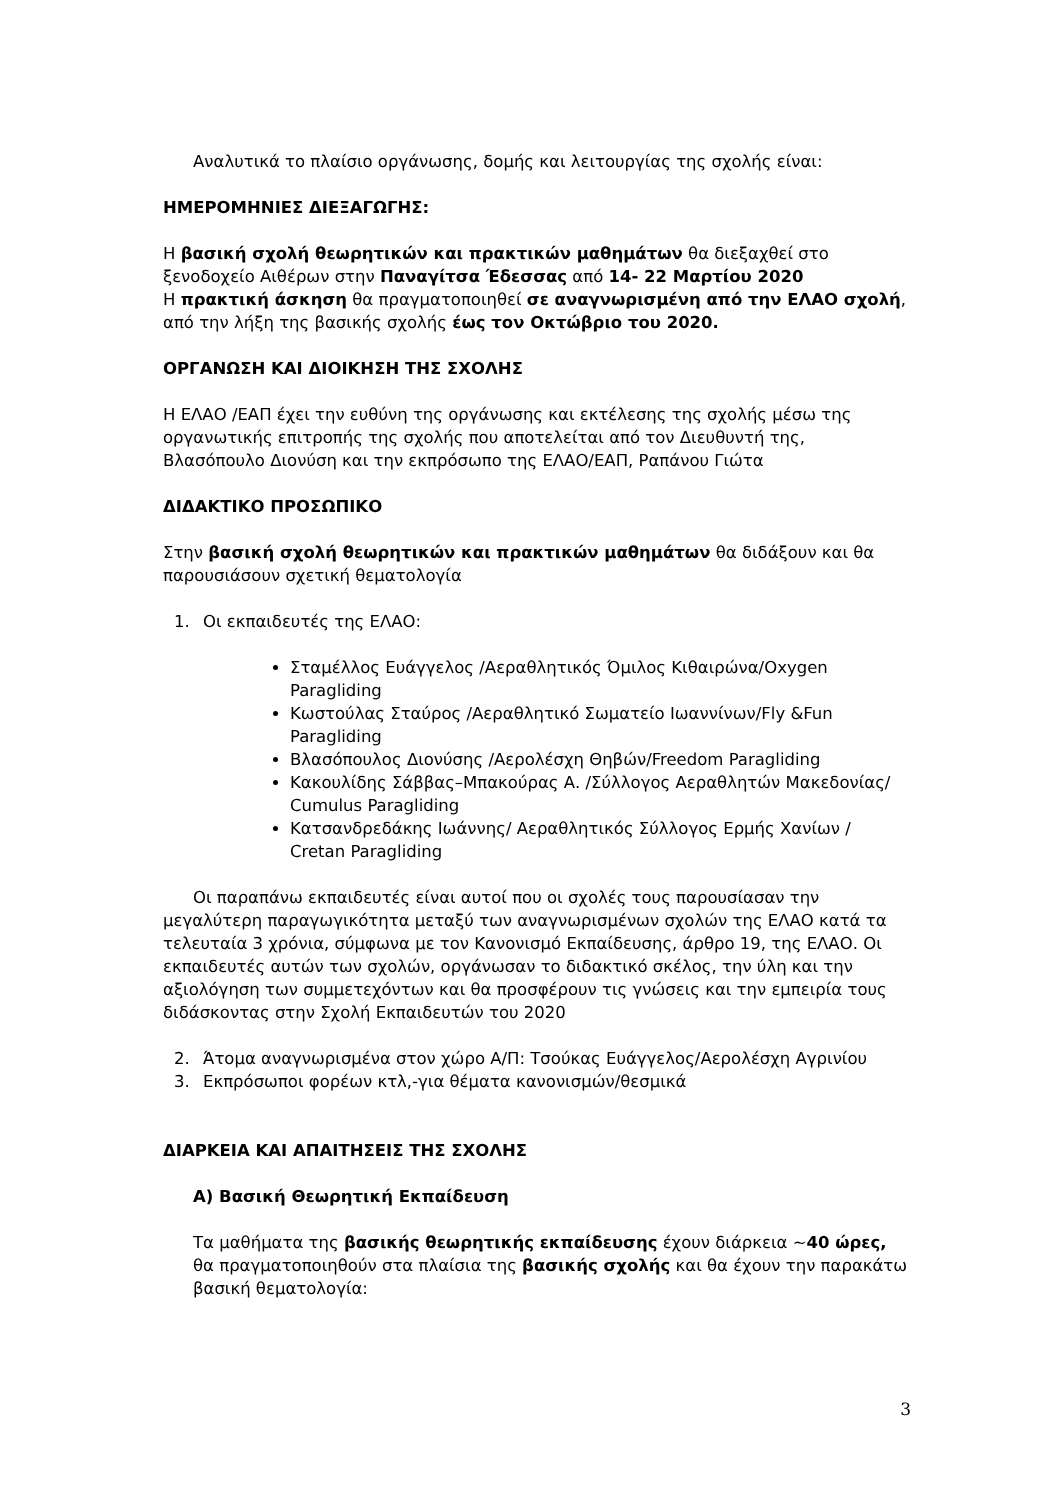Αναλυτικά το πλαίσιο οργάνωσης, δομής και λειτουργίας της σχολής είναι:
ΗΜΕΡΟΜΗΝΙΕΣ ΔΙΕΞΑΓΩΓΗΣ:
Η βασική σχολή θεωρητικών και πρακτικών μαθημάτων θα διεξαχθεί στο ξενοδοχείο Αιθέρων στην Παναγίτσα Έδεσσας από 14- 22 Μαρτίου 2020
Η πρακτική άσκηση θα πραγματοποιηθεί σε αναγνωρισμένη από την ΕΛΑΟ σχολή, από την λήξη της βασικής σχολής έως τον Οκτώβριο του 2020.
ΟΡΓΑΝΩΣΗ ΚΑΙ ΔΙΟΙΚΗΣΗ ΤΗΣ ΣΧΟΛΗΣ
Η ΕΛΑΟ /ΕΑΠ έχει την ευθύνη της οργάνωσης και εκτέλεσης της σχολής μέσω της οργανωτικής επιτροπής της σχολής που αποτελείται από τον Διευθυντή της, Βλασόπουλο Διονύση και την εκπρόσωπο της ΕΛΑΟ/ΕΑΠ, Ραπάνου Γιώτα
ΔΙΔΑΚΤΙΚΟ ΠΡΟΣΩΠΙΚΟ
Στην βασική σχολή θεωρητικών και πρακτικών μαθημάτων θα διδάξουν και θα παρουσιάσουν σχετική θεματολογία
1. Οι εκπαιδευτές της ΕΛΑΟ:
Σταμέλλος Ευάγγελος /Αεραθλητικός Όμιλος Κιθαιρώνα/Oxygen Paragliding
Κωστούλας Σταύρος /Αεραθλητικό Σωματείο Ιωαννίνων/Fly &Fun Paragliding
Βλασόπουλος Διονύσης /Αερολέσχη Θηβών/Freedom Paragliding
Κακουλίδης Σάββας–Μπακούρας Α. /Σύλλογος Αεραθλητών Μακεδονίας/ Cumulus Paragliding
Κατσανδρεδάκης Ιωάννης/ Αεραθλητικός Σύλλογος Ερμής Χανίων / Cretan Paragliding
Οι παραπάνω εκπαιδευτές είναι αυτοί που οι σχολές τους παρουσίασαν την μεγαλύτερη παραγωγικότητα μεταξύ των αναγνωρισμένων σχολών της ΕΛΑΟ κατά τα τελευταία 3 χρόνια, σύμφωνα με τον Κανονισμό Εκπαίδευσης, άρθρο 19, της ΕΛΑΟ. Οι εκπαιδευτές αυτών των σχολών, οργάνωσαν το διδακτικό σκέλος, την ύλη και την αξιολόγηση των συμμετεχόντων και θα προσφέρουν τις γνώσεις και την εμπειρία τους διδάσκοντας στην Σχολή Εκπαιδευτών του 2020
2. Άτομα αναγνωρισμένα στον χώρο Α/Π: Τσούκας Ευάγγελος/Αερολέσχη Αγρινίου
3. Εκπρόσωποι φορέων κτλ,-για θέματα κανονισμών/θεσμικά
ΔΙΑΡΚΕΙΑ ΚΑΙ ΑΠΑΙΤΗΣΕΙΣ ΤΗΣ ΣΧΟΛΗΣ
Α) Βασική Θεωρητική Εκπαίδευση
Τα μαθήματα της βασικής θεωρητικής εκπαίδευσης έχουν διάρκεια ~40 ώρες, θα πραγματοποιηθούν στα πλαίσια της βασικής σχολής και θα έχουν την παρακάτω βασική θεματολογία:
3